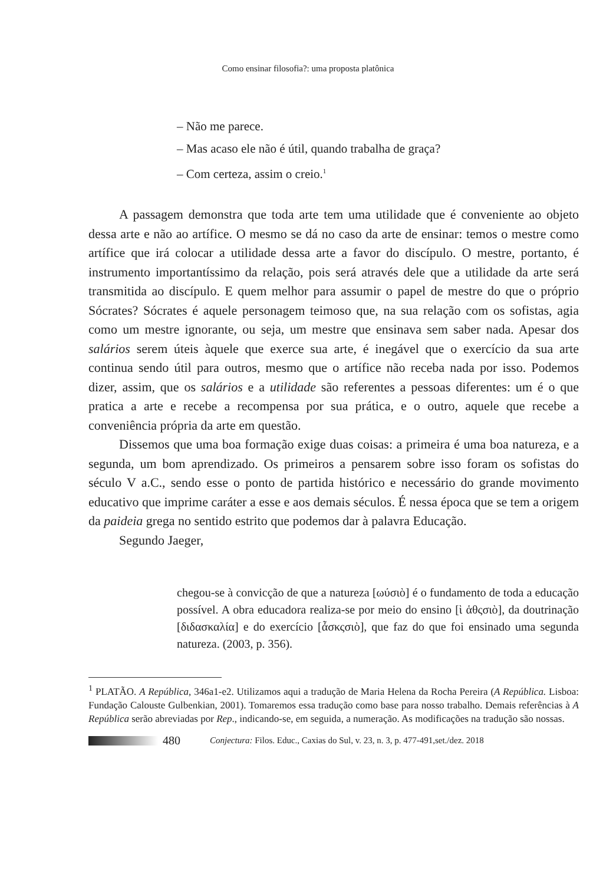Como ensinar filosofia?: uma proposta platônica
– Não me parece.
– Mas acaso ele não é útil, quando trabalha de graça?
– Com certeza, assim o creio.<sup>1</sup>
A passagem demonstra que toda arte tem uma utilidade que é conveniente ao objeto dessa arte e não ao artífice. O mesmo se dá no caso da arte de ensinar: temos o mestre como artífice que irá colocar a utilidade dessa arte a favor do discípulo. O mestre, portanto, é instrumento importantíssimo da relação, pois será através dele que a utilidade da arte será transmitida ao discípulo. E quem melhor para assumir o papel de mestre do que o próprio Sócrates? Sócrates é aquele personagem teimoso que, na sua relação com os sofistas, agia como um mestre ignorante, ou seja, um mestre que ensinava sem saber nada. Apesar dos salários serem úteis àquele que exerce sua arte, é inegável que o exercício da sua arte continua sendo útil para outros, mesmo que o artífice não receba nada por isso. Podemos dizer, assim, que os salários e a utilidade são referentes a pessoas diferentes: um é o que pratica a arte e recebe a recompensa por sua prática, e o outro, aquele que recebe a conveniência própria da arte em questão.
Dissemos que uma boa formação exige duas coisas: a primeira é uma boa natureza, e a segunda, um bom aprendizado. Os primeiros a pensarem sobre isso foram os sofistas do século V a.C., sendo esse o ponto de partida histórico e necessário do grande movimento educativo que imprime caráter a esse e aos demais séculos. É nessa época que se tem a origem da paideia grega no sentido estrito que podemos dar à palavra Educação.
Segundo Jaeger,
chegou-se à convicção de que a natureza [ωύσιὸ] é o fundamento de toda a educação possível. A obra educadora realiza-se por meio do ensino [ὶ ἁθςσιὸ], da doutrinação [διδασκαλία] e do exercício [ἆσκςσιὸ], que faz do que foi ensinado uma segunda natureza. (2003, p. 356).
<sup>1</sup> PLATÃO. A República, 346a1-e2. Utilizamos aqui a tradução de Maria Helena da Rocha Pereira (A República. Lisboa: Fundação Calouste Gulbenkian, 2001). Tomaremos essa tradução como base para nosso trabalho. Demais referências à A República serão abreviadas por Rep., indicando-se, em seguida, a numeração. As modificações na tradução são nossas.
480 Conjectura: Filos. Educ., Caxias do Sul, v. 23, n. 3, p. 477-491,set./dez. 2018